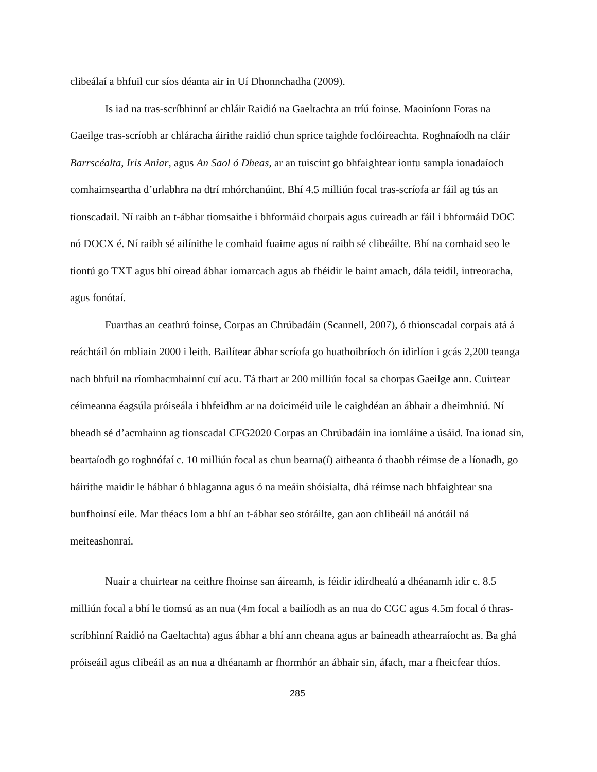clibeálaí a bhfuil cur síos déanta air in Uí Dhonnchadha (2009).
Is iad na tras-scríbhinní ar chláir Raidió na Gaeltachta an tríú foinse. Maoiníonn Foras na Gaeilge tras-scríobh ar chláracha áirithe raidió chun sprice taighde foclóireachta. Roghnaíodh na cláir Barrscéalta, Iris Aniar, agus An Saol ó Dheas, ar an tuiscint go bhfaightear iontu sampla ionadaíoch comhaimseartha d’urlabhra na dtrí mhórchanúint. Bhí 4.5 milliún focal tras-scríofa ar fáil ag tús an tionscadail. Ní raibh an t-ábhar tiomsaithe i bhformáid chorpais agus cuireadh ar fáil i bhformáid DOC nó DOCX é. Ní raibh sé ailínithe le comhaid fuaime agus ní raibh sé clibeáilte. Bhí na comhaid seo le tiontú go TXT agus bhí oiread ábhar iomarcach agus ab fhéidir le baint amach, dála teidil, intreoracha, agus fonótaí.
Fuarthas an ceathrú foinse, Corpas an Chrúbadáin (Scannell, 2007), ó thionscadal corpais atá á reáchtáil ón mbliain 2000 i leith. Bailítear ábhar scríofa go huathoibríoch ón idirlíon i gcás 2,200 teanga nach bhfuil na ríomhacmhainní cuí acu. Tá thart ar 200 milliún focal sa chorpas Gaeilge ann. Cuirtear céimeanna éagsúla próiseála i bhfeidhm ar na doiciméid uile le caighdéan an ábhair a dheimhniú. Ní bheadh sé d’acmhainn ag tionscadal CFG2020 Corpas an Chrúbadáin ina iomláine a úsáid. Ina ionad sin, beartaíodh go roghnófaí c. 10 milliún focal as chun bearna(í) aitheanta ó thaobh réimse de a líonadh, go háirithe maidir le hábhar ó bhlaganna agus ó na meáin shóisialta, dhá réimse nach bhfaightear sna bunfhoinsí eile. Mar théacs lom a bhí an t-ábhar seo stóráilte, gan aon chlibeáil ná anótáil ná meiteashonraí.
Nuair a chuirtear na ceithre fhoinse san áireamh, is féidir idirdhealú a dhéanamh idir c. 8.5 milliún focal a bhí le tiomsú as an nua (4m focal a bailíodh as an nua do CGC agus 4.5m focal ó thras-scríbhinní Raidió na Gaeltachta) agus ábhar a bhí ann cheana agus ar baineadh athearraíocht as. Ba ghá próiseáil agus clibeáil as an nua a dhéanamh ar fhormhór an ábhair sin, áfach, mar a fheicfear thíos.
285